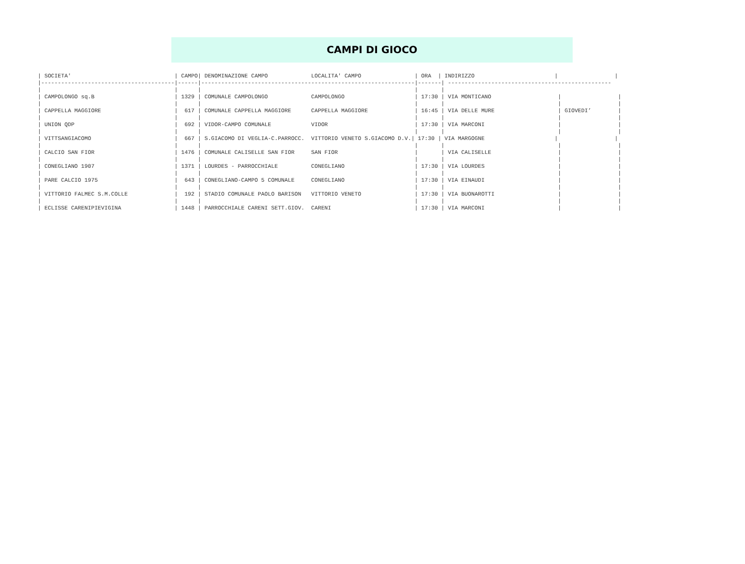CAMPI DI GIOCO
| SOCIETA'                               | CAMPO| DENOMINAZIONE CAMPO             LOCALITA' CAMPO                | ORA  | INDIRIZZO                        |                 |
|----------------------------------------|------|----------------------------------------------------------------|-------| -------------------------------------------------
|                                        |      |                                                                |       |
| CAMPOLONGO sq.B                        | 1329 | COMUNALE CAMPOLONGO             CAMPOLONGO                     | 17:30 | VIA MONTICANO                    |                 |
|                                        |      |                                                                |       |                                  |                 |
| CAPPELLA MAGGIORE                      |  617 | COMUNALE CAPPELLA MAGGIORE      CAPPELLA MAGGIORE              | 16:45 | VIA DELLE MURE                   | GIOVEDI’        |
|                                        |      |                                                                |       |                                  |                 |
| UNION QDP                              |  692 | VIDOR-CAMPO COMUNALE            VIDOR                          | 17:30 | VIA MARCONI                      |                 |
|                                        |      |                                                                |       |                                  |                 |
| VITTSANGIACOMO                         |  667 | S.GIACOMO DI VEGLIA-C.PARROCC.  VITTORIO VENETO S.GIACOMO D.V.| 17:30 | VIA MARGOGNE                     |                 |
|                                        |      |                                                                |       |                                  |                 |
| CALCIO SAN FIOR                        | 1476 | COMUNALE CALISELLE SAN FIOR     SAN FIOR                       |       | VIA CALISELLE                    |                 |
|                                        |      |                                                                |       |                                  |                 |
| CONEGLIANO 1907                        | 1371 | LOURDES - PARROCCHIALE          CONEGLIANO                     | 17:30 | VIA LOURDES                      |                 |
|                                        |      |                                                                |       |                                  |                 |
| PARE CALCIO 1975                       |  643 | CONEGLIANO-CAMPO 5 COMUNALE     CONEGLIANO                     | 17:30 | VIA EINAUDI                      |                 |
|                                        |      |                                                                |       |                                  |                 |
| VITTORIO FALMEC S.M.COLLE              |  192 | STADIO COMUNALE PAOLO BARISON   VITTORIO VENETO                | 17:30 | VIA BUONAROTTI                   |                 |
|                                        |      |                                                                |       |                                  |                 |
| ECLISSE CARENIPIEVIGINA                | 1448 | PARROCCHIALE CARENI SETT.GIOV.  CARENI                         | 17:30 | VIA MARCONI                      |                 |